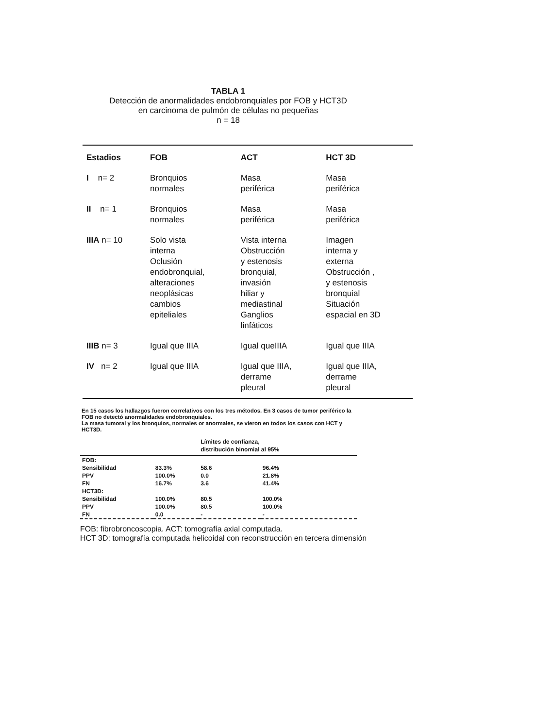TABLA 1
Detección de anormalidades endobronquiales por FOB y HCT3D
en carcinoma de pulmón de células no pequeñas
n = 18
| Estadios | FOB | ACT | HCT 3D |
| --- | --- | --- | --- |
| I n= 2 | Bronquios normales | Masa periférica | Masa periférica |
| II n= 1 | Bronquios normales | Masa periférica | Masa periférica |
| IIIA n= 10 | Solo vista interna Oclusión endobronquial, alteraciones neoplásicas cambios epiteliales | Vista interna Obstrucción y estenosis bronquial, invasión hiliar y mediastinal Ganglios linfáticos | Imagen interna y externa Obstrucción , y estenosis bronquial Situación espacial en 3D |
| IIIB n= 3 | Igual que IIIA | Igual queIIIA | Igual que IIIA |
| IV n= 2 | Igual que IIIA | Igual que IIIA, derrame pleural | Igual que IIIA, derrame pleural |
En 15 casos los hallazgos fueron correlativos con los tres métodos. En 3 casos de tumor periférico la FOB no detectó anormalidades endobronquiales.
La masa tumoral y los bronquios, normales or anormales, se vieron en todos los casos con HCT y HCT3D.
| | | Límites de confianza, distribución binomial al 95% | |
| FOB: | | | |
| Sensibilidad | 83.3% | 58.6 | 96.4% |
| PPV | 100.0% | 0.0 | 21.8% |
| FN | 16.7% | 3.6 | 41.4% |
| HCT3D: | | | |
| Sensibilidad | 100.0% | 80.5 | 100.0% |
| PPV | 100.0% | 80.5 | 100.0% |
| FN | 0.0 | - | - |
FOB: fibrobroncoscopia. ACT: tomografía axial computada.
HCT 3D: tomografía computada helicoidal con reconstrucción en tercera dimensión